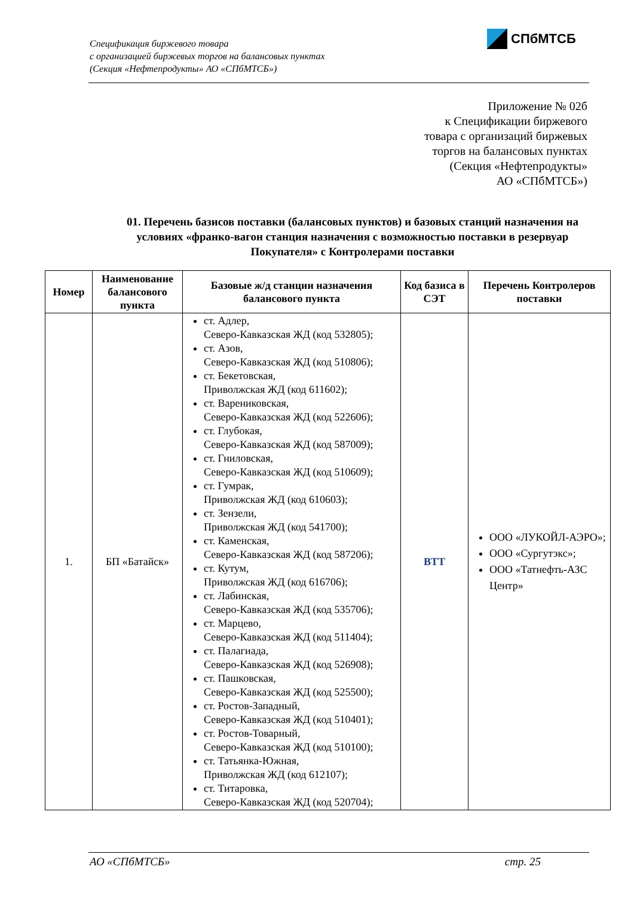Спецификация биржевого товара
с организацией биржевых торгов на балансовых пунктах
(Секция «Нефтепродукты» АО «СПбМТСБ»)
СПбМТСБ
Приложение № 02б
к Спецификации биржевого
товара с организаций биржевых
торгов на балансовых пунктах
(Секция «Нефтепродукты»
АО «СПбМТСБ»)
01. Перечень базисов поставки (балансовых пунктов) и базовых станций назначения на условиях «франко-вагон станция назначения с возможностью поставки в резервуар Покупателя» с Контролерами поставки
| Номер | Наименование балансового пункта | Базовые ж/д станции назначения балансового пункта | Код базиса в СЭТ | Перечень Контролеров поставки |
| --- | --- | --- | --- | --- |
| 1. | БП «Батайск» | ст. Адлер, Северо-Кавказская ЖД (код 532805); ст. Азов, Северо-Кавказская ЖД (код 510806); ст. Бекетовская, Приволжская ЖД (код 611602); ст. Варениковская, Северо-Кавказская ЖД (код 522606); ст. Глубокая, Северо-Кавказская ЖД (код 587009); ст. Гниловская, Северо-Кавказская ЖД (код 510609); ст. Гумрак, Приволжская ЖД (код 610603); ст. Зензели, Приволжская ЖД (код 541700); ст. Каменская, Северо-Кавказская ЖД (код 587206); ст. Кутум, Приволжская ЖД (код 616706); ст. Лабинская, Северо-Кавказская ЖД (код 535706); ст. Марцево, Северо-Кавказская ЖД (код 511404); ст. Палагиада, Северо-Кавказская ЖД (код 526908); ст. Пашковская, Северо-Кавказская ЖД (код 525500); ст. Ростов-Западный, Северо-Кавказская ЖД (код 510401); ст. Ростов-Товарный, Северо-Кавказская ЖД (код 510100); ст. Татьянка-Южная, Приволжская ЖД (код 612107); ст. Титаровка, Северо-Кавказская ЖД (код 520704); | BTT | ООО «ЛУКОЙЛ-АЭРО»; ООО «Сургутэкс»; ООО «Татнефть-АЗС Центр» |
АО «СПбМТСБ» стр. 25